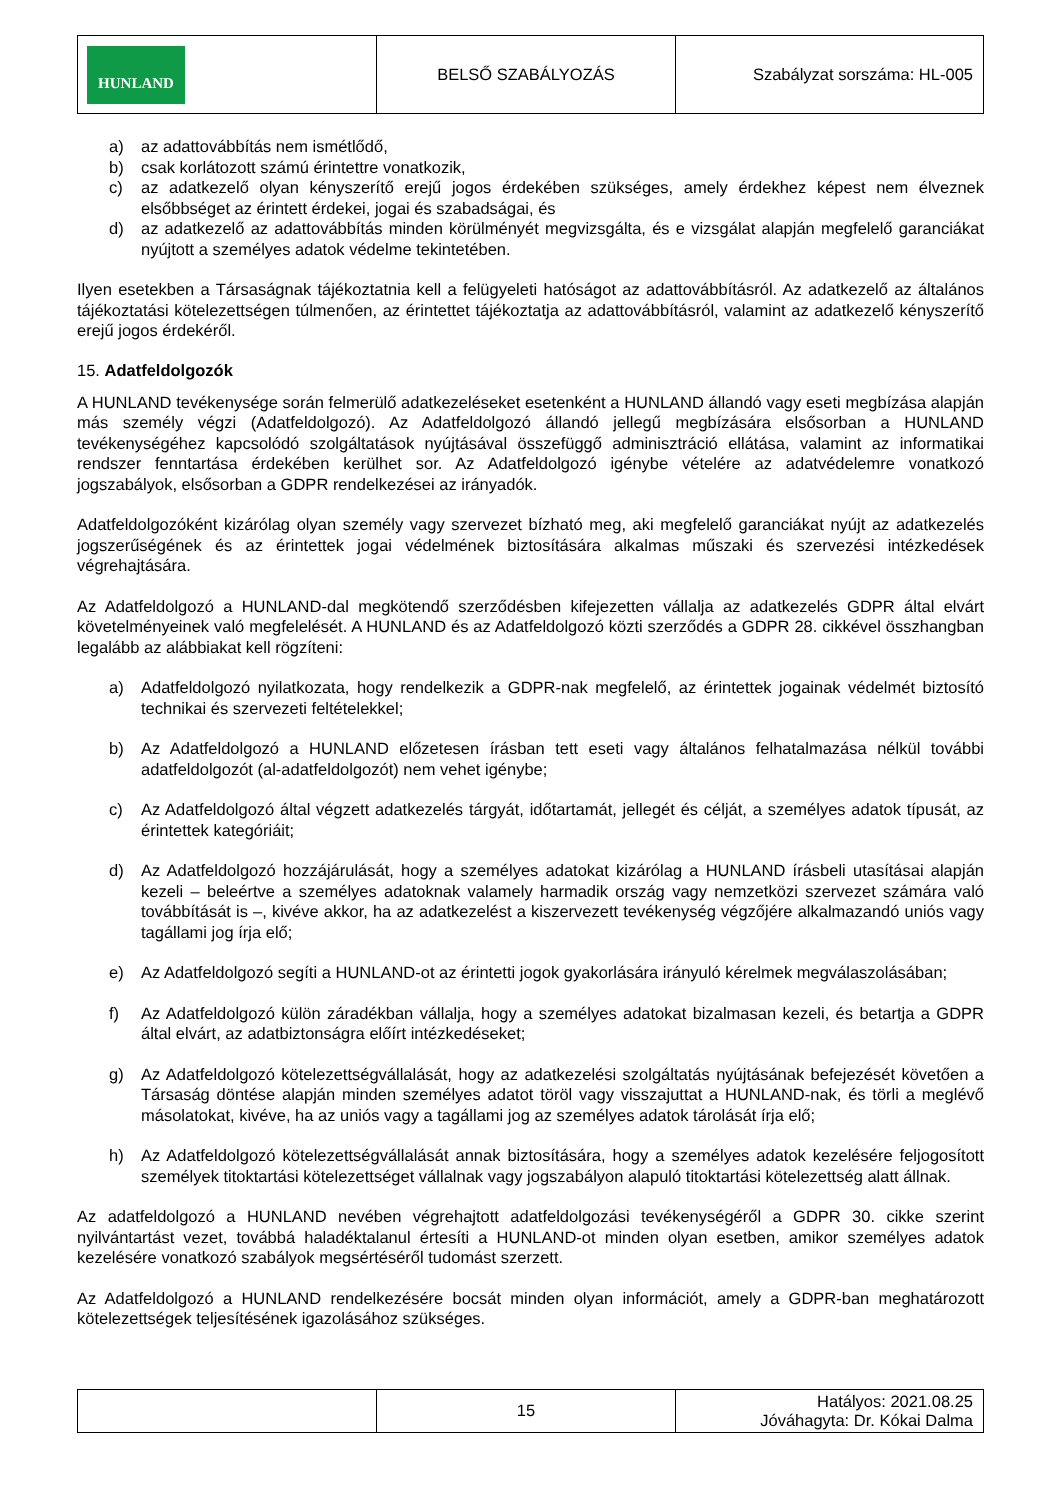| HUNLAND | BELSŐ SZABÁLYOZÁS | Szabályzat sorszáma: HL-005 |
a) az adattovábbítás nem ismétlődő,
b) csak korlátozott számú érintettre vonatkozik,
c) az adatkezelő olyan kényszerítő erejű jogos érdekében szükséges, amely érdekhez képest nem élveznek elsőbbséget az érintett érdekei, jogai és szabadságai, és
d) az adatkezelő az adattovábbítás minden körülményét megvizsgálta, és e vizsgálat alapján megfelelő garanciákat nyújtott a személyes adatok védelme tekintetében.
Ilyen esetekben a Társaságnak tájékoztatnia kell a felügyeleti hatóságot az adattovábbításról. Az adatkezelő az általános tájékoztatási kötelezettségen túlmenően, az érintettet tájékoztatja az adattovábbításról, valamint az adatkezelő kényszerítő erejű jogos érdekéről.
15. Adatfeldolgozók
A HUNLAND tevékenysége során felmerülő adatkezeléseket esetenként a HUNLAND állandó vagy eseti megbízása alapján más személy végzi (Adatfeldolgozó). Az Adatfeldolgozó állandó jellegű megbízására elsősorban a HUNLAND tevékenységéhez kapcsolódó szolgáltatások nyújtásával összefüggő adminisztráció ellátása, valamint az informatikai rendszer fenntartása érdekében kerülhet sor. Az Adatfeldolgozó igénybe vételére az adatvédelemre vonatkozó jogszabályok, elsősorban a GDPR rendelkezései az irányadók.
Adatfeldolgozóként kizárólag olyan személy vagy szervezet bízható meg, aki megfelelő garanciákat nyújt az adatkezelés jogszerűségének és az érintettek jogai védelmének biztosítására alkalmas műszaki és szervezési intézkedések végrehajtására.
Az Adatfeldolgozó a HUNLAND-dal megkötendő szerződésben kifejezetten vállalja az adatkezelés GDPR által elvárt követelményeinek való megfelelését. A HUNLAND és az Adatfeldolgozó közti szerződés a GDPR 28. cikkével összhangban legalább az alábbiakat kell rögzíteni:
a) Adatfeldolgozó nyilatkozata, hogy rendelkezik a GDPR-nak megfelelő, az érintettek jogainak védelmét biztosító technikai és szervezeti feltételekkel;
b) Az Adatfeldolgozó a HUNLAND előzetesen írásban tett eseti vagy általános felhatalmazása nélkül további adatfeldolgozót (al-adatfeldolgozót) nem vehet igénybe;
c) Az Adatfeldolgozó által végzett adatkezelés tárgyát, időtartamát, jellegét és célját, a személyes adatok típusát, az érintettek kategóriáit;
d) Az Adatfeldolgozó hozzájárulását, hogy a személyes adatokat kizárólag a HUNLAND írásbeli utasításai alapján kezeli – beleértve a személyes adatoknak valamely harmadik ország vagy nemzetközi szervezet számára való továbbítását is –, kivéve akkor, ha az adatkezelést a kiszervezett tevékenység végzőjére alkalmazandó uniós vagy tagállami jog írja elő;
e) Az Adatfeldolgozó segíti a HUNLAND-ot az érintetti jogok gyakorlására irányuló kérelmek megválaszolásában;
f) Az Adatfeldolgozó külön záradékban vállalja, hogy a személyes adatokat bizalmasan kezeli, és betartja a GDPR által elvárt, az adatbiztonságra előírt intézkedéseket;
g) Az Adatfeldolgozó kötelezettségvállalását, hogy az adatkezelési szolgáltatás nyújtásának befejezését követően a Társaság döntése alapján minden személyes adatot töröl vagy visszajuttat a HUNLAND-nak, és törli a meglévő másolatokat, kivéve, ha az uniós vagy a tagállami jog az személyes adatok tárolását írja elő;
h) Az Adatfeldolgozó kötelezettségvállalását annak biztosítására, hogy a személyes adatok kezelésére feljogosított személyek titoktartási kötelezettséget vállalnak vagy jogszabályon alapuló titoktartási kötelezettség alatt állnak.
Az adatfeldolgozó a HUNLAND nevében végrehajtott adatfeldolgozási tevékenységéről a GDPR 30. cikke szerint nyilvántartást vezet, továbbá haladéktalanul értesíti a HUNLAND-ot minden olyan esetben, amikor személyes adatok kezelésére vonatkozó szabályok megsértéséről tudomást szerzett.
Az Adatfeldolgozó a HUNLAND rendelkezésére bocsát minden olyan információt, amely a GDPR-ban meghatározott kötelezettségek teljesítésének igazolásához szükséges.
| | 15 | Hatályos: 2021.08.25 Jóváhagyta: Dr. Kókai Dalma |